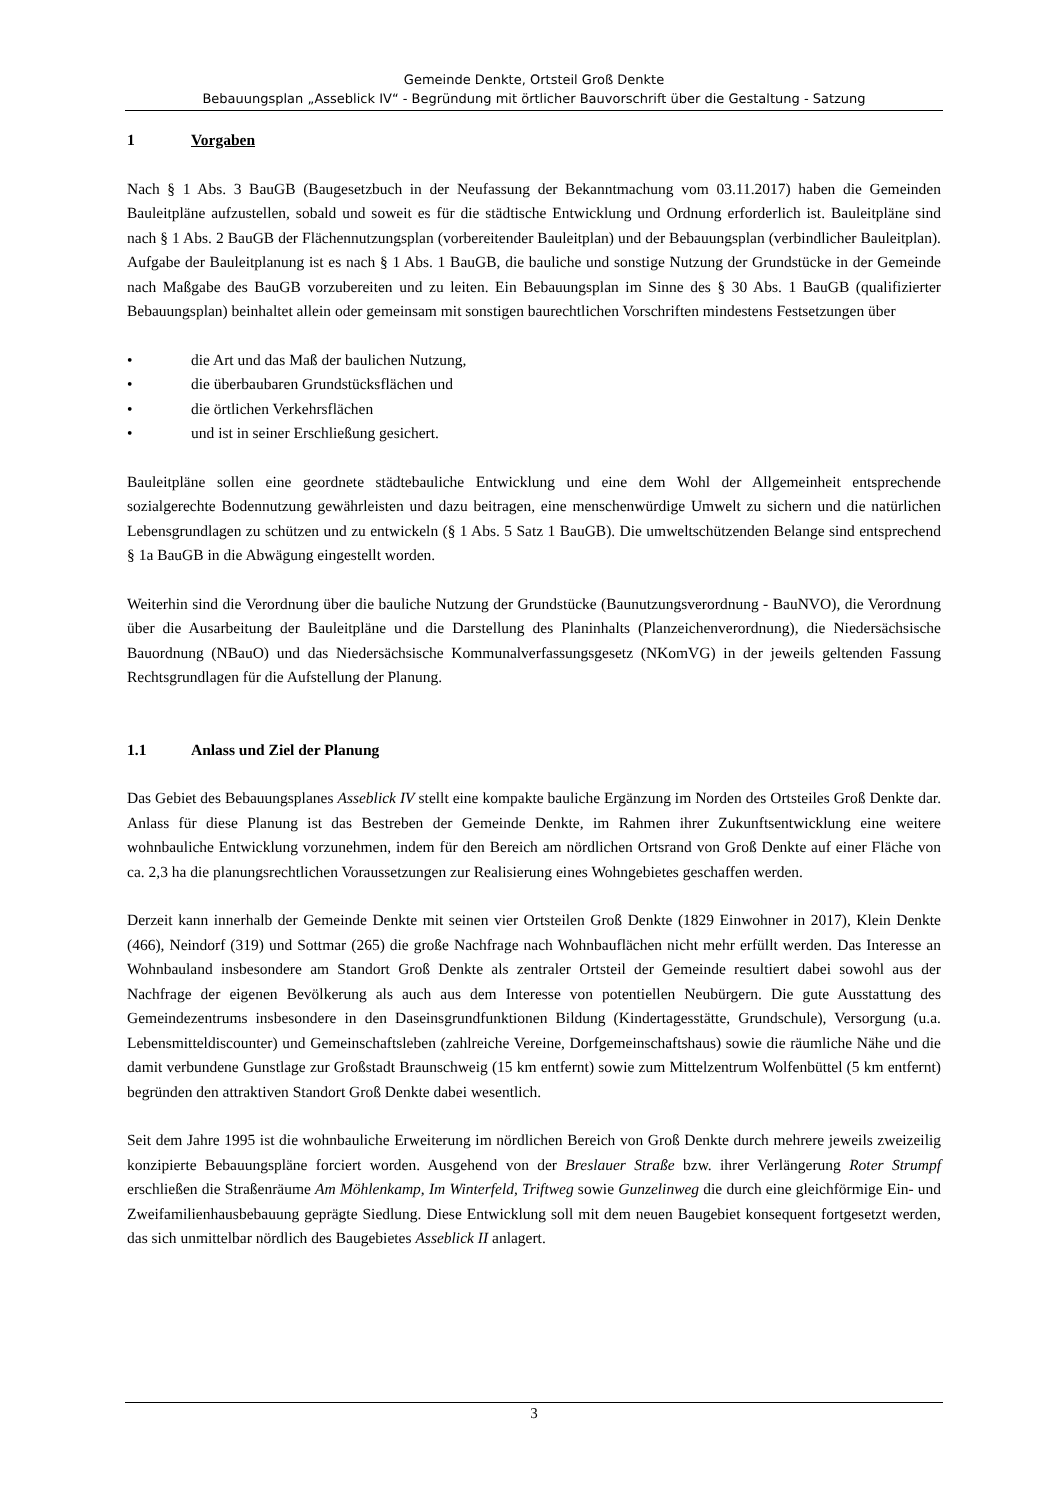Gemeinde Denkte, Ortsteil Groß Denkte
Bebauungsplan „Asseblick IV“ - Begründung mit örtlicher Bauvorschrift über die Gestaltung - Satzung
1 Vorgaben
Nach § 1 Abs. 3 BauGB (Baugesetzbuch in der Neufassung der Bekanntmachung vom 03.11.2017) haben die Gemeinden Bauleitpläne aufzustellen, sobald und soweit es für die städtische Entwicklung und Ordnung erforderlich ist. Bauleitpläne sind nach § 1 Abs. 2 BauGB der Flächennutzungsplan (vorbereitender Bauleitplan) und der Bebauungsplan (verbindlicher Bauleitplan). Aufgabe der Bauleitplanung ist es nach § 1 Abs. 1 BauGB, die bauliche und sonstige Nutzung der Grundstücke in der Gemeinde nach Maßgabe des BauGB vorzubereiten und zu leiten. Ein Bebauungsplan im Sinne des § 30 Abs. 1 BauGB (qualifizierter Bebauungsplan) beinhaltet allein oder gemeinsam mit sonstigen baurechtlichen Vorschriften mindestens Festsetzungen über
• die Art und das Maß der baulichen Nutzung,
• die überbaubaren Grundstücksflächen und
• die örtlichen Verkehrsflächen
• und ist in seiner Erschließung gesichert.
Bauleitpläne sollen eine geordnete städtebauliche Entwicklung und eine dem Wohl der Allgemeinheit entsprechende sozialgerechte Bodennutzung gewährleisten und dazu beitragen, eine menschenwürdige Umwelt zu sichern und die natürlichen Lebensgrundlagen zu schützen und zu entwickeln (§ 1 Abs. 5 Satz 1 BauGB). Die umweltschützenden Belange sind entsprechend § 1a BauGB in die Abwägung eingestellt worden.
Weiterhin sind die Verordnung über die bauliche Nutzung der Grundstücke (Baunutzungsverordnung - BauNVO), die Verordnung über die Ausarbeitung der Bauleitpläne und die Darstellung des Planinhalts (Planzeichenverordnung), die Niedersächsische Bauordnung (NBauO) und das Niedersächsische Kommunalverfassungsgesetz (NKomVG) in der jeweils geltenden Fassung Rechtsgrundlagen für die Aufstellung der Planung.
1.1 Anlass und Ziel der Planung
Das Gebiet des Bebauungsplanes Asseblick IV stellt eine kompakte bauliche Ergänzung im Norden des Ortsteiles Groß Denkte dar. Anlass für diese Planung ist das Bestreben der Gemeinde Denkte, im Rahmen ihrer Zukunftsentwicklung eine weitere wohnbauliche Entwicklung vorzunehmen, indem für den Bereich am nördlichen Ortsrand von Groß Denkte auf einer Fläche von ca. 2,3 ha die planungsrechtlichen Voraussetzungen zur Realisierung eines Wohngebietes geschaffen werden.
Derzeit kann innerhalb der Gemeinde Denkte mit seinen vier Ortsteilen Groß Denkte (1829 Einwohner in 2017), Klein Denkte (466), Neindorf (319) und Sottmar (265) die große Nachfrage nach Wohnbauflächen nicht mehr erfüllt werden. Das Interesse an Wohnbauland insbesondere am Standort Groß Denkte als zentraler Ortsteil der Gemeinde resultiert dabei sowohl aus der Nachfrage der eigenen Bevölkerung als auch aus dem Interesse von potentiellen Neubürgern. Die gute Ausstattung des Gemeindezentrums insbesondere in den Daseinsgrundfunktionen Bildung (Kindertagesstätte, Grundschule), Versorgung (u.a. Lebensmitteldiscounter) und Gemeinschaftsleben (zahlreiche Vereine, Dorfgemeinschaftshaus) sowie die räumliche Nähe und die damit verbundene Gunstlage zur Großstadt Braunschweig (15 km entfernt) sowie zum Mittelzentrum Wolfenbüttel (5 km entfernt) begründen den attraktiven Standort Groß Denkte dabei wesentlich.
Seit dem Jahre 1995 ist die wohnbauliche Erweiterung im nördlichen Bereich von Groß Denkte durch mehrere jeweils zweizeilig konzipierte Bebauungspläne forciert worden. Ausgehend von der Breslauer Straße bzw. ihrer Verlängerung Roter Strumpf erschließen die Straßenräume Am Möhlenkamp, Im Winterfeld, Triftweg sowie Gunzelinweg die durch eine gleichförmige Ein- und Zweifamilienhausbebauung geprägte Siedlung. Diese Entwicklung soll mit dem neuen Baugebiet konsequent fortgesetzt werden, das sich unmittelbar nördlich des Baugebietes Asseblick II anlagert.
3